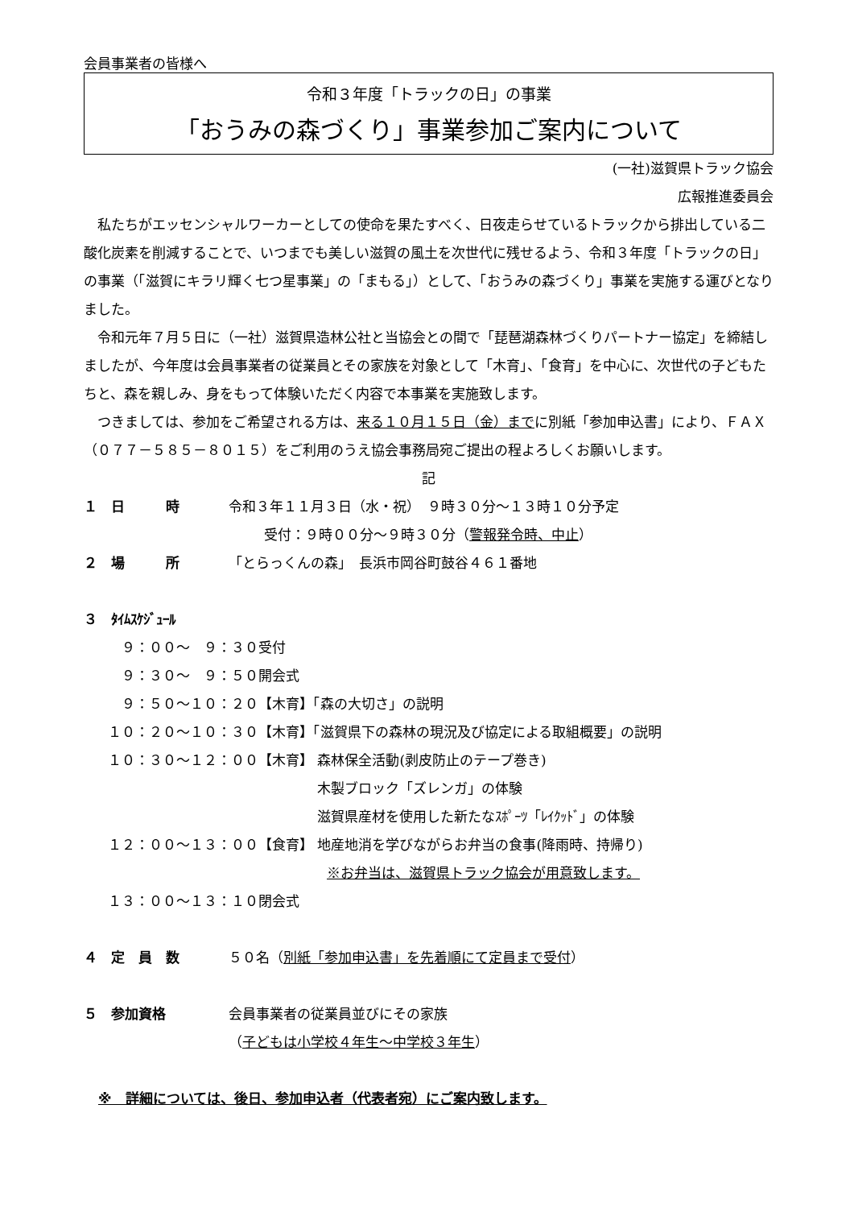会員事業者の皆様へ
令和３年度「トラックの日」の事業
「おうみの森づくり」事業参加ご案内について
(一社)滋賀県トラック協会
広報推進委員会
　私たちがエッセンシャルワーカーとしての使命を果たすべく、日夜走らせているトラックから排出している二酸化炭素を削減することで、いつまでも美しい滋賀の風土を次世代に残せるよう、令和３年度「トラックの日」の事業（「滋賀にキラリ輝く七つ星事業」の「まもる」）として、「おうみの森づくり」事業を実施する運びとなりました。
　令和元年７月５日に（一社）滋賀県造林公社と当協会との間で「琵琶湖森林づくりパートナー協定」を締結しましたが、今年度は会員事業者の従業員とその家族を対象として「木育」、「食育」を中心に、次世代の子どもたちと、森を親しみ、身をもって体験いただく内容で本事業を実施致します。
　つきましては、参加をご希望される方は、来る１０月１５日（金）までに別紙「参加申込書」により、ＦＡＸ（０７７－５８５－８０１５）をご利用のうえ協会事務局宛ご提出の程よろしくお願いします。
記
１　日　　　時 令和３年１１月３日（水・祝）　９時３０分～１３時１０分予定
受付：９時００分～９時３０分（警報発令時、中止）
２　場　　　所 「とらっくんの森」　長浜市岡谷町鼓谷４６１番地
３　ﾀｲﾑｽｹｼﾞｭｰﾙ
| ９：００～ ９：３０ | 受付 |
| ９：３０～ ９：５０ | 開会式 |
| ９：５０～１０：２０ | 【木育】「森の大切さ」の説明 |
| １０：２０～１０：３０ | 【木育】「滋賀県下の森林の現況及び協定による取組概要」の説明 |
| １０：３０～１２：００ | 【木育】 森林保全活動(剥皮防止のテープ巻き) 木製ブロック「ズレンガ」の体験 滋賀県産材を使用した新たなｽﾎﾟｰﾂ「ﾚｲｸｯﾄﾞ」の体験 |
| １２：００～１３：００ | 【食育】 地産地消を学びながらお弁当の食事(降雨時、持帰り) ※お弁当は、滋賀県トラック協会が用意致します。 |
| １３：００～１３：１０ | 閉会式 |
４　定　員　数 ５０名（別紙「参加申込書」を先着順にて定員まで受付）
５　参加資格 会員事業者の従業員並びにその家族
（子どもは小学校４年生～中学校３年生）
※　詳細については、後日、参加申込者（代表者宛）にご案内致します。